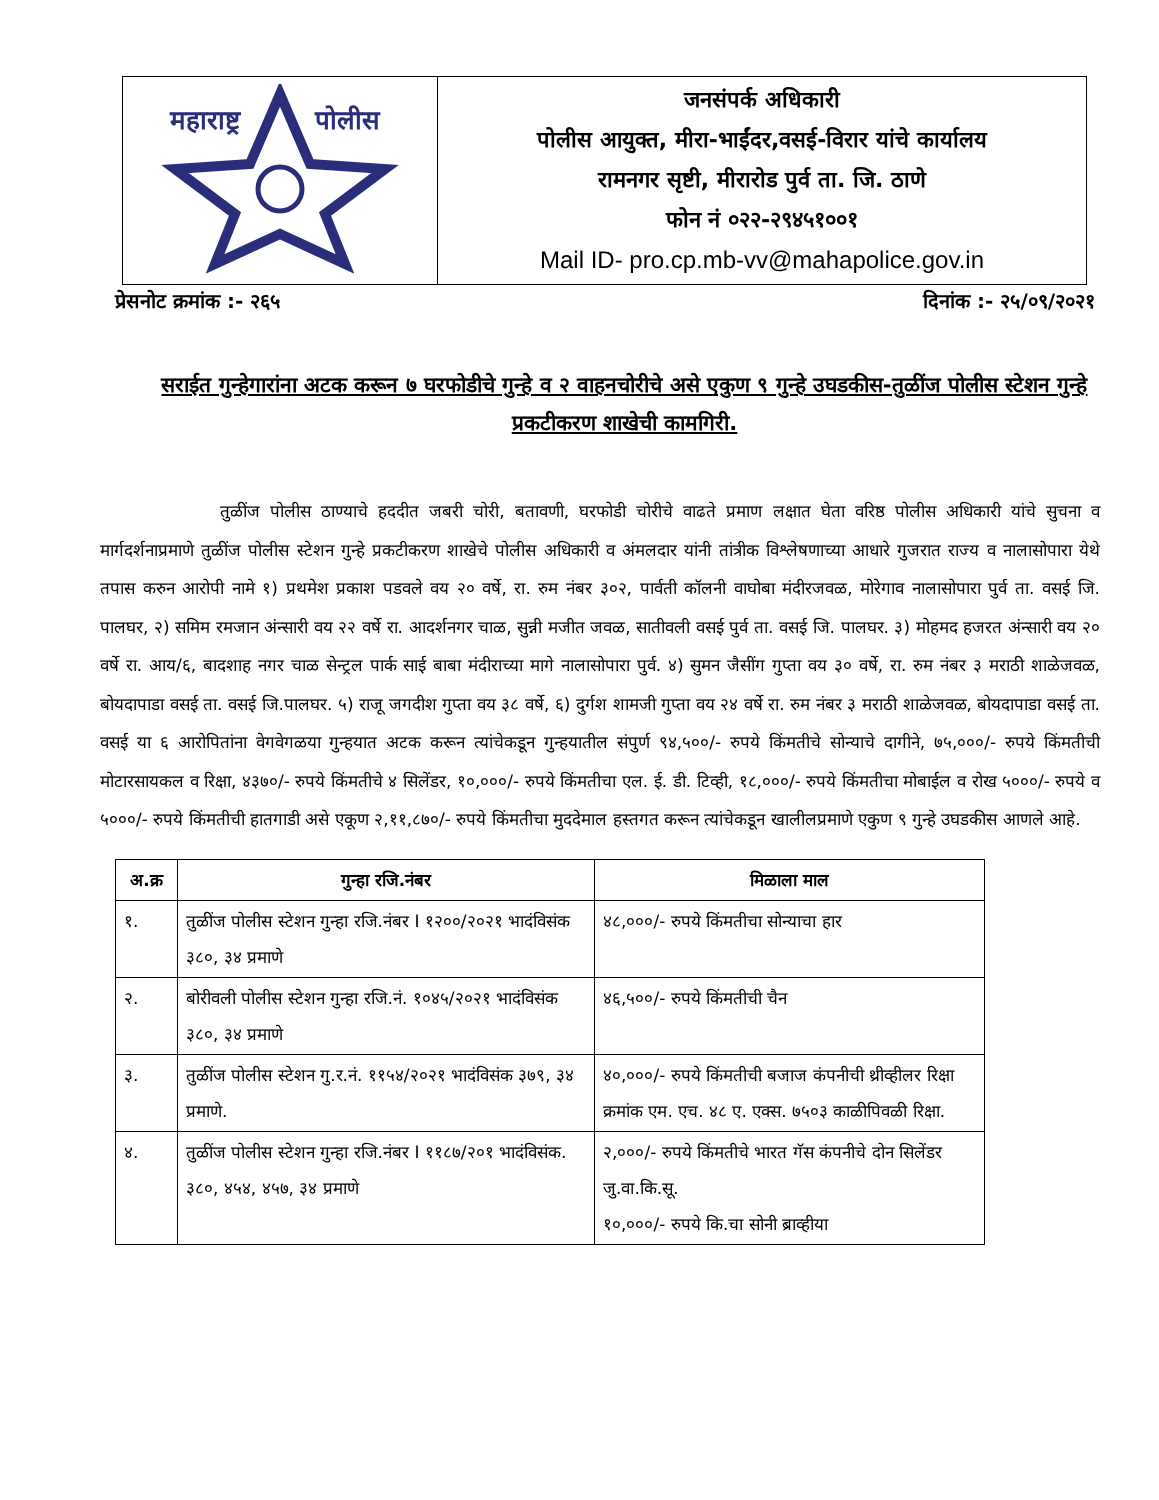| महाराष्ट्र पोलीस | जनसंपर्क अधिकारी पोलीस आयुक्त, मीरा-भाईंदर,वसई-विरार यांचे कार्यालय रामनगर सृष्टी, मीरारोड पुर्व ता. जि. ठाणे फोन नं ०२२-२९४५१००१ Mail ID- pro.cp.mb-vv@mahapolice.gov.in |
प्रेसनोट क्रमांक :- २६५ दिनांक :- २५/०९/२०२१
सराईत गुन्हेगारांना अटक करून ७ घरफोडीचे गुन्हे व २ वाहनचोरीचे असे एकुण ९ गुन्हे उघडकीस-तुळींज पोलीस स्टेशन गुन्हे प्रकटीकरण शाखेची कामगिरी.
तुळींज पोलीस ठाण्याचे हददीत जबरी चोरी, बतावणी, घरफोडी चोरीचे वाढते प्रमाण लक्षात घेता वरिष्ठ पोलीस अधिकारी यांचे सुचना व मार्गदर्शनाप्रमाणे तुळींज पोलीस स्टेशन गुन्हे प्रकटीकरण शाखेचे पोलीस अधिकारी व अंमलदार यांनी तांत्रीक विश्लेषणाच्या आधारे गुजरात राज्य व नालासोपारा येथे तपास करुन आरोपी नामे १) प्रथमेश प्रकाश पडवले वय २० वर्षे, रा. रुम नंबर ३०२, पार्वती कॉलनी वाघोबा मंदीरजवळ, मोरेगाव नालासोपारा पुर्व ता. वसई जि. पालघर, २) समिम रमजान अंन्सारी वय २२ वर्षे रा. आदर्शनगर चाळ, सुन्नी मजीत जवळ, सातीवली वसई पुर्व ता. वसई जि. पालघर. ३) मोहमद हजरत अंन्सारी वय २० वर्षे रा. आय/६, बादशाह नगर चाळ सेन्ट्रल पार्क साई बाबा मंदीराच्या मागे नालासोपारा पुर्व. ४) सुमन जैसींग गुप्ता वय ३० वर्षे, रा. रुम नंबर ३ मराठी शाळेजवळ, बोयदापाडा वसई ता. वसई जि.पालघर. ५) राजू जगदीश गुप्ता वय ३८ वर्षे, ६) दुर्गश शामजी गुप्ता वय २४ वर्षे रा. रुम नंबर ३ मराठी शाळेजवळ, बोयदापाडा वसई ता. वसई या ६ आरोपितांना वेगवेगळया गुन्हयात अटक करून त्यांचेकडून गुन्हयातील संपुर्ण ९४,५००/- रुपये किंमतीचे सोन्याचे दागीने, ७५,०००/- रुपये किंमतीची मोटारसायकल व रिक्षा, ४३७०/- रुपये किंमतीचे ४ सिलेंडर, १०,०००/- रुपये किंमतीचा एल. ई. डी. टिव्ही, १८,०००/- रुपये किंमतीचा मोबाईल व रोख ५०००/- रुपये व ५०००/- रुपये किंमतीची हातगाडी असे एकूण २,११,८७०/- रुपये किंमतीचा मुददेमाल हस्तगत करून त्यांचेकडून खालीलप्रमाणे एकुण ९ गुन्हे उघडकीस आणले आहे.
| अ.क्र | गुन्हा रजि.नंबर | मिळाला माल |
| --- | --- | --- |
| १. | तुळींज पोलीस स्टेशन गुन्हा रजि.नंबर I १२००/२०२१ भादंविसंक ३८०, ३४ प्रमाणे | ४८,०००/- रुपये किंमतीचा सोन्याचा हार |
| २. | बोरीवली पोलीस स्टेशन गुन्हा रजि.नं. १०४५/२०२१ भादंविसंक ३८०, ३४ प्रमाणे | ४६,५००/- रुपये किंमतीची चैन |
| ३. | तुळींज पोलीस स्टेशन गु.र.नं. ११५४/२०२१ भादंविसंक ३७९, ३४ प्रमाणे. | ४०,०००/- रुपये किंमतीची बजाज कंपनीची थ्रीव्हीलर रिक्षा क्रमांक एम. एच. ४८ ए. एक्स. ७५०३ काळीपिवळी रिक्षा. |
| ४. | तुळींज पोलीस स्टेशन गुन्हा रजि.नंबर I ११८७/२०१ भादंविसंक. ३८०, ४५४, ४५७, ३४ प्रमाणे | २,०००/- रुपये किंमतीचे भारत गॅस कंपनीचे दोन सिलेंडर जु.वा.कि.सू. १०,०००/- रुपये कि.चा सोनी ब्राव्हीया |